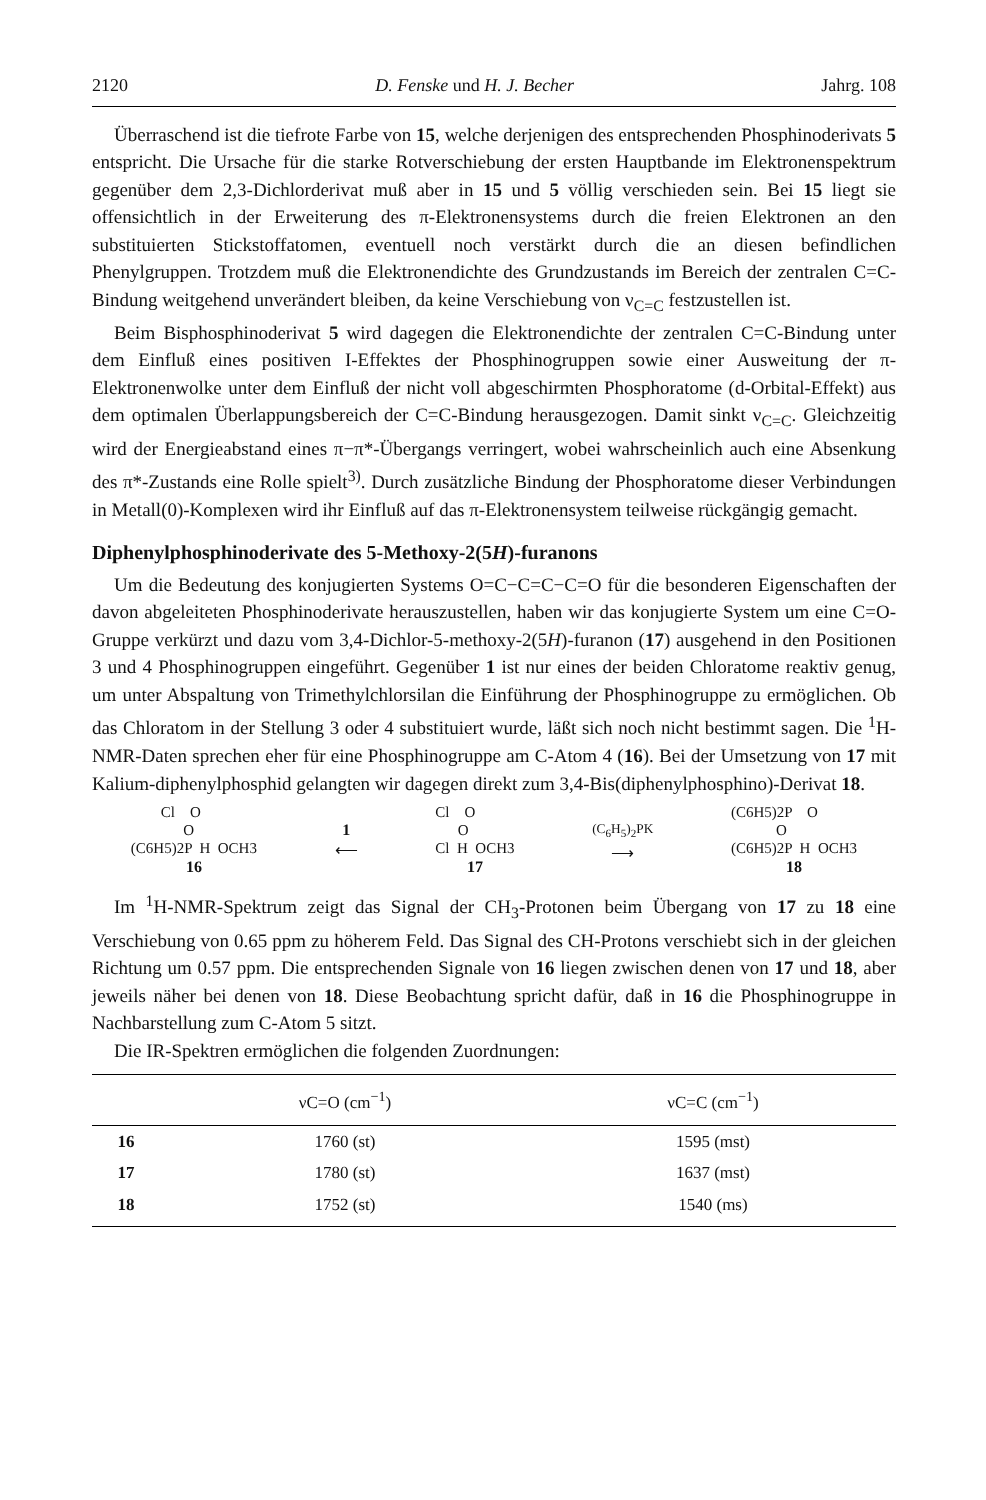2120 D. Fenske und H. J. Becher Jahrg. 108
Überraschend ist die tiefrote Farbe von 15, welche derjenigen des entsprechenden Phosphinoderivats 5 entspricht. Die Ursache für die starke Rotverschiebung der ersten Hauptbande im Elektronenspektrum gegenüber dem 2,3-Dichlorderivat muß aber in 15 und 5 völlig verschieden sein. Bei 15 liegt sie offensichtlich in der Erweiterung des π-Elektronensystems durch die freien Elektronen an den substituierten Stickstoffatomen, eventuell noch verstärkt durch die an diesen befindlichen Phenylgruppen. Trotzdem muß die Elektronendichte des Grundzustands im Bereich der zentralen C=C-Bindung weitgehend unverändert bleiben, da keine Verschiebung von ν<sub>C=C</sub> festzustellen ist.
Beim Bisphosphinoderivat 5 wird dagegen die Elektronendichte der zentralen C=C-Bindung unter dem Einfluß eines positiven I-Effektes der Phosphinogruppen sowie einer Ausweitung der π-Elektronenwolke unter dem Einfluß der nicht voll abgeschirmten Phosphoratome (d-Orbital-Effekt) aus dem optimalen Überlappungsbereich der C=C-Bindung herausgezogen. Damit sinkt ν<sub>C=C</sub>. Gleichzeitig wird der Energieabstand eines π−π*-Übergangs verringert, wobei wahrscheinlich auch eine Absenkung des π*-Zustands eine Rolle spielt<sup>3)</sup>. Durch zusätzliche Bindung der Phosphoratome dieser Verbindungen in Metall(0)-Komplexen wird ihr Einfluß auf das π-Elektronensystem teilweise rückgängig gemacht.
Diphenylphosphinoderivate des 5-Methoxy-2(5H)-furanons
Um die Bedeutung des konjugierten Systems O=C−C=C−C=O für die besonderen Eigenschaften der davon abgeleiteten Phosphinoderivate herauszustellen, haben wir das konjugierte System um eine C=O-Gruppe verkürzt und dazu vom 3,4-Dichlor-5-methoxy-2(5H)-furanon (17) ausgehend in den Positionen 3 und 4 Phosphinogruppen eingeführt. Gegenüber 1 ist nur eines der beiden Chloratome reaktiv genug, um unter Abspaltung von Trimethylchlorsilan die Einführung der Phosphinogruppe zu ermöglichen. Ob das Chloratom in der Stellung 3 oder 4 substituiert wurde, läßt sich noch nicht bestimmt sagen. Die <sup>1</sup>H-NMR-Daten sprechen eher für eine Phosphinogruppe am C-Atom 4 (16). Bei der Umsetzung von 17 mit Kalium-diphenylphosphid gelangten wir dagegen direkt zum 3,4-Bis(diphenylphosphino)-Derivat 18.
        Cl    O
              O
(C6H5)2P  H  OCH3
16
1
⟵
Cl    O
      O
Cl  H  OCH3
17
(C<sub>6</sub>H<sub>5</sub>)<sub>2</sub>PK
⟶
(C6H5)2P    O
            O
(C6H5)2P  H  OCH3
18
Im <sup>1</sup>H-NMR-Spektrum zeigt das Signal der CH<sub>3</sub>-Protonen beim Übergang von 17 zu 18 eine Verschiebung von 0.65 ppm zu höherem Feld. Das Signal des CH-Protons verschiebt sich in der gleichen Richtung um 0.57 ppm. Die entsprechenden Signale von 16 liegen zwischen denen von 17 und 18, aber jeweils näher bei denen von 18. Diese Beobachtung spricht dafür, daß in 16 die Phosphinogruppe in Nachbarstellung zum C-Atom 5 sitzt.
Die IR-Spektren ermöglichen die folgenden Zuordnungen:
| | νC=O (cm<sup>−1</sup>) | νC=C (cm<sup>−1</sup>) |
| --- | --- | --- |
| 16 | 1760 (st) | 1595 (mst) |
| 17 | 1780 (st) | 1637 (mst) |
| 18 | 1752 (st) | 1540 (ms) |